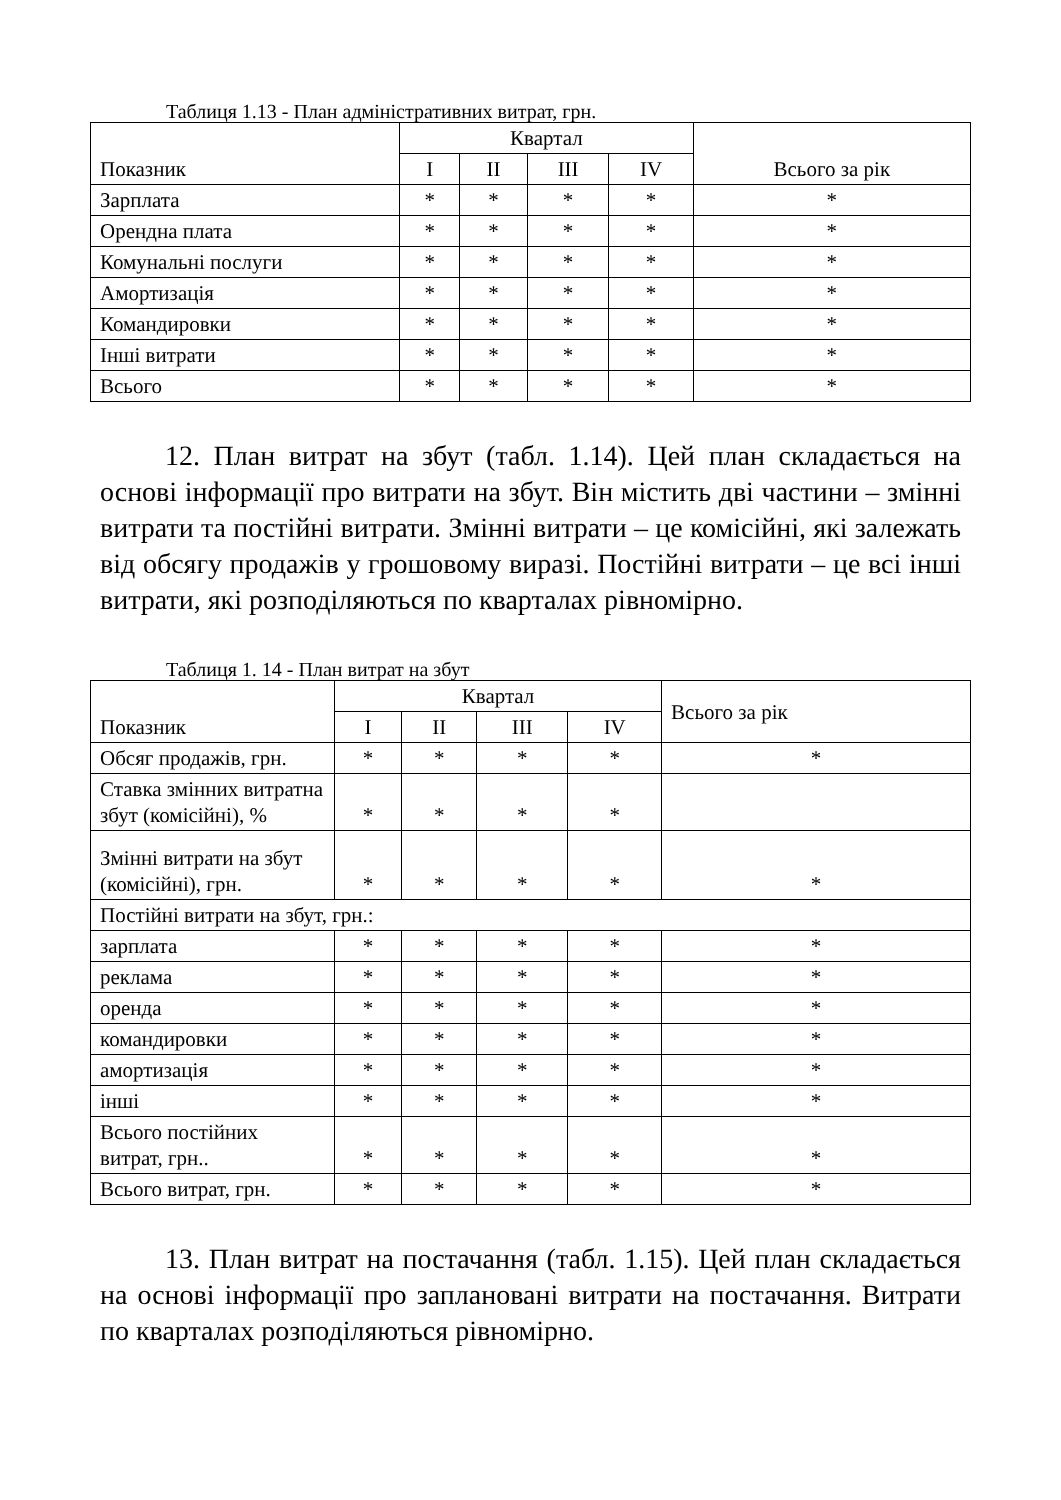Таблиця 1.13 - План адміністративних витрат, грн.
| Показник | Квартал | | | | Всього за рік |
| --- | --- | --- | --- | --- | --- |
| | I | II | III | IV | |
| Зарплата | * | * | * | * | * |
| Орендна плата | * | * | * | * | * |
| Комунальні послуги | * | * | * | * | * |
| Амортизація | * | * | * | * | * |
| Командировки | * | * | * | * | * |
| Інші витрати | * | * | * | * | * |
| Всього | * | * | * | * | * |
12. План витрат на збут (табл. 1.14). Цей план складається на основі інформації про витрати на збут. Він містить дві частини – змінні витрати та постійні витрати. Змінні витрати – це комісійні, які залежать від обсягу продажів у грошовому виразі. Постійні витрати – це всі інші витрати, які розподіляються по кварталах рівномірно.
Таблиця 1. 14 - План витрат на збут
| Показник | Квартал | | | | Всього за рік |
| --- | --- | --- | --- | --- | --- |
| | I | II | III | IV | |
| Обсяг продажів, грн. | * | * | * | * | * |
| Ставка змінних витратна збут (комісійні), % | * | * | * | * | |
| Змінні витрати на збут (комісійні), грн. | * | * | * | * | * |
| Постійні витрати на збут, грн.: | | | | | |
| зарплата | * | * | * | * | * |
| реклама | * | * | * | * | * |
| оренда | * | * | * | * | * |
| командировки | * | * | * | * | * |
| амортизація | * | * | * | * | * |
| інші | * | * | * | * | * |
| Всього постійних витрат, грн.. | * | * | * | * | * |
| Всього витрат, грн. | * | * | * | * | * |
13. План витрат на постачання (табл. 1.15). Цей план складається на основі інформації про заплановані витрати на постачання. Витрати по кварталах розподіляються рівномірно.